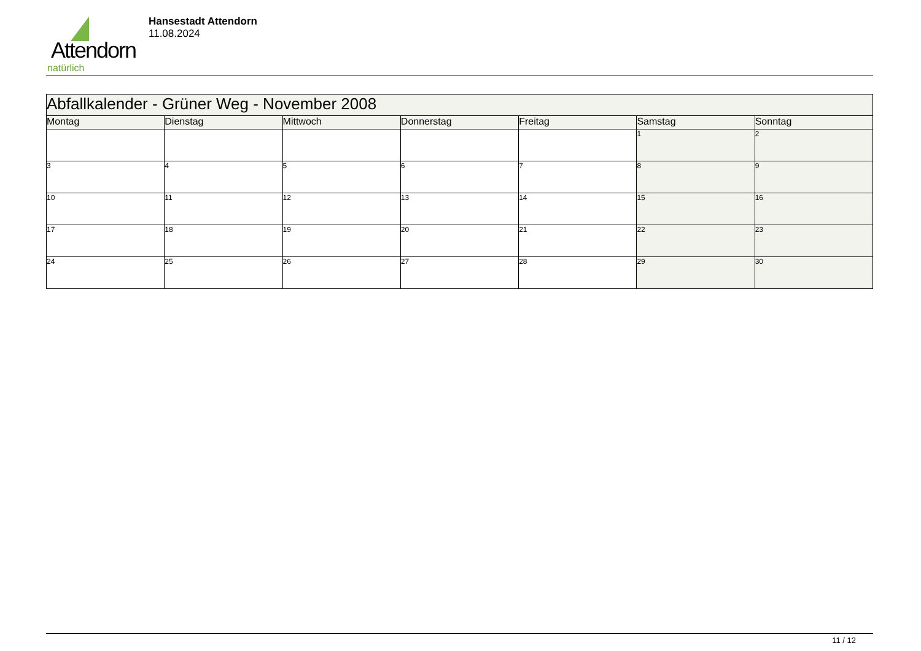Attendorn
natürlich
Hansestadt Attendorn
11.08.2024
| Abfallkalender - Grüner Weg - November 2008 | | | | | | |
| Montag | Dienstag | Mittwoch | Donnerstag | Freitag | Samstag | Sonntag |
| | | | | | 1 | 2 |
| 3 | 4 | 5 | 6 | 7 | 8 | 9 |
| 10 | 11 | 12 | 13 | 14 | 15 | 16 |
| 17 | 18 | 19 | 20 | 21 | 22 | 23 |
| 24 | 25 | 26 | 27 | 28 | 29 | 30 |
11 / 12